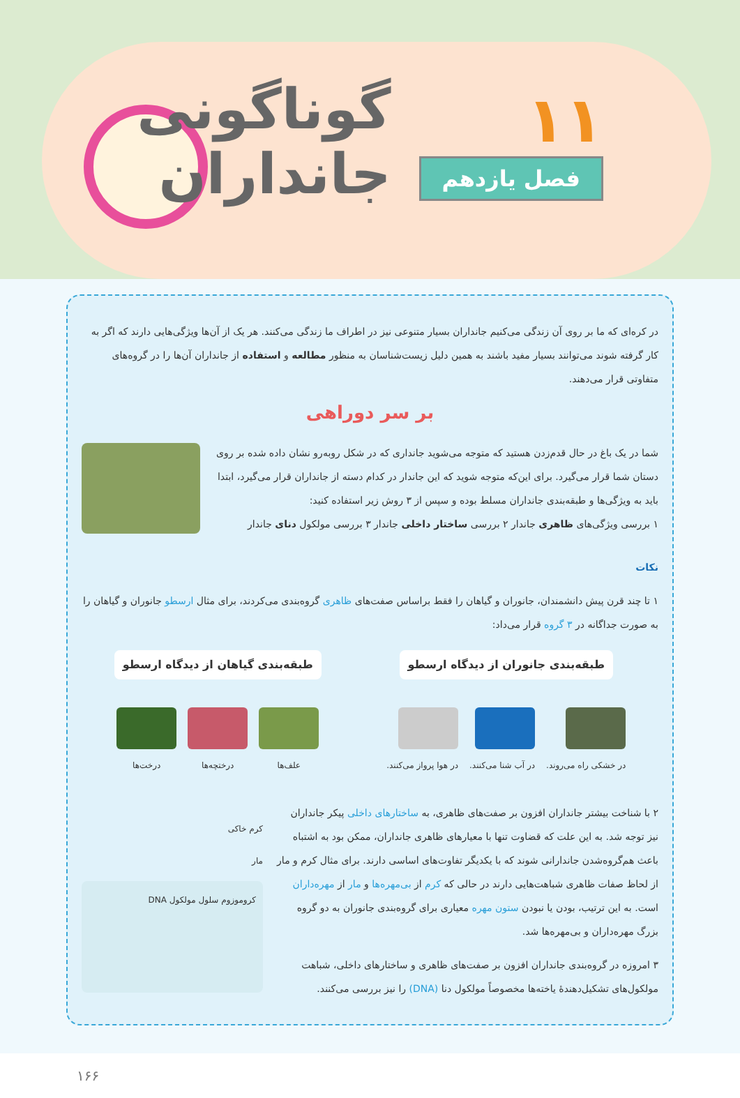۱۱
فصل یازدهم
گوناگونی
جانداران
در کره‌ای که ما بر روی آن زندگی می‌کنیم جانداران بسیار متنوعی نیز در اطراف ما زندگی می‌کنند. هر یک از آن‌ها ویژگی‌هایی دارند که اگر به کار گرفته شوند می‌توانند بسیار مفید باشند به همین دلیل زیست‌شناسان به منظور مطالعه و استفاده از جانداران آن‌ها را در گروه‌های متفاوتی قرار می‌دهند.
بر سر دوراهی
شما در یک باغ در حال قدم‌زدن هستید که متوجه می‌شوید جانداری که در شکل روبه‌رو نشان داده شده بر روی دستان شما قرار می‌گیرد. برای این‌که متوجه شوید که این جاندار در کدام دسته از جانداران قرار می‌گیرد، ابتدا باید به ویژگی‌ها و طبقه‌بندی جانداران مسلط بوده و سپس از ۳ روش زیر استفاده کنید:
۱ بررسی ویژگی‌های ظاهری جاندار ۲ بررسی ساختار داخلی جاندار ۳ بررسی مولکول دنای جاندار
نکات
۱ تا چند قرن پیش دانشمندان، جانوران و گیاهان را فقط براساس صفت‌های ظاهری گروه‌بندی می‌کردند، برای مثال ارسطو جانوران و گیاهان را به صورت جداگانه در ۳ گروه قرار می‌داد:
طبقه‌بندی جانوران از دیدگاه ارسطو
در خشکی راه می‌روند. در آب شنا می‌کنند. در هوا پرواز می‌کنند.
طبقه‌بندی گیاهان از دیدگاه ارسطو
علف‌ها درختچه‌ها درخت‌ها
۲ با شناخت بیشتر جانداران افزون بر صفت‌های ظاهری، به ساختارهای داخلی پیکر جانداران نیز توجه شد. به این علت که قضاوت تنها با معیارهای ظاهری جانداران، ممکن بود به اشتباه باعث هم‌گروه‌شدن جاندارانی شوند که با یکدیگر تفاوت‌های اساسی دارند. برای مثال کرم و مار از لحاظ صفات ظاهری شباهت‌هایی دارند در حالی که کرم از بی‌مهره‌ها و مار از مهره‌داران است. به این ترتیب، بودن یا نبودن ستون مهره معیاری برای گروه‌بندی جانوران به دو گروه بزرگ مهره‌داران و بی‌مهره‌ها شد.
۳ امروزه در گروه‌بندی جانداران افزون بر صفت‌های ظاهری و ساختارهای داخلی، شباهت مولکول‌های تشکیل‌دهندهٔ یاخته‌ها مخصوصاً مولکول دنا (DNA) را نیز بررسی می‌کنند.
کرم خاکی
مار
کروموزوم سلول مولکول DNA
۱۶۶